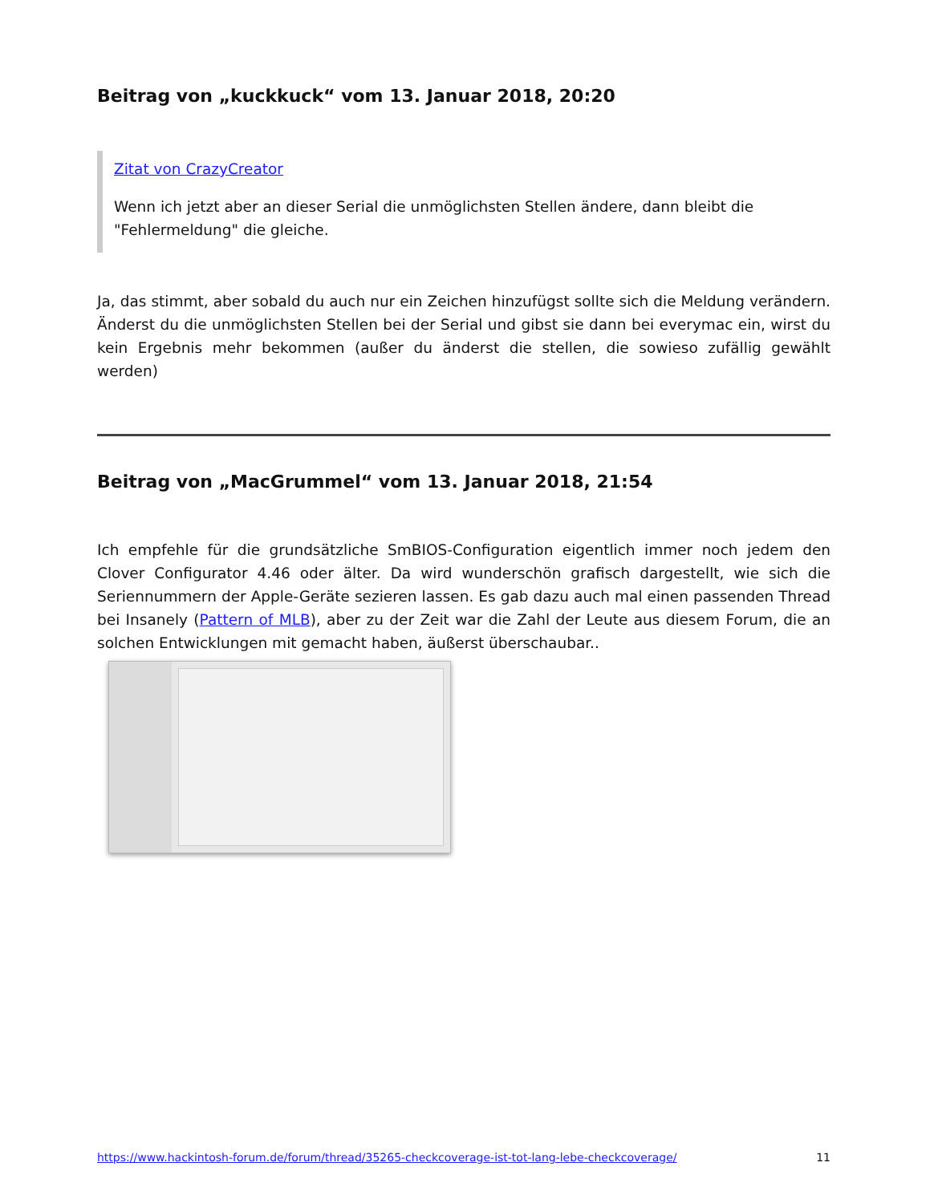Beitrag von „kuckkuck“ vom 13. Januar 2018, 20:20
Zitat von CrazyCreator
Wenn ich jetzt aber an dieser Serial die unmöglichsten Stellen ändere, dann bleibt die "Fehlermeldung" die gleiche.
Ja, das stimmt, aber sobald du auch nur ein Zeichen hinzufügst sollte sich die Meldung verändern. Änderst du die unmöglichsten Stellen bei der Serial und gibst sie dann bei everymac ein, wirst du kein Ergebnis mehr bekommen (außer du änderst die stellen, die sowieso zufällig gewählt werden)
Beitrag von „MacGrummel“ vom 13. Januar 2018, 21:54
Ich empfehle für die grundsätzliche SmBIOS-Configuration eigentlich immer noch jedem den Clover Configurator 4.46 oder älter. Da wird wunderschön grafisch dargestellt, wie sich die Seriennummern der Apple-Geräte sezieren lassen. Es gab dazu auch mal einen passenden Thread bei Insanely (Pattern of MLB), aber zu der Zeit war die Zahl der Leute aus diesem Forum, die an solchen Entwicklungen mit gemacht haben, äußerst überschaubar..
https://www.hackintosh-forum.de/forum/thread/35265-checkcoverage-ist-tot-lang-lebe-checkcoverage/ 11